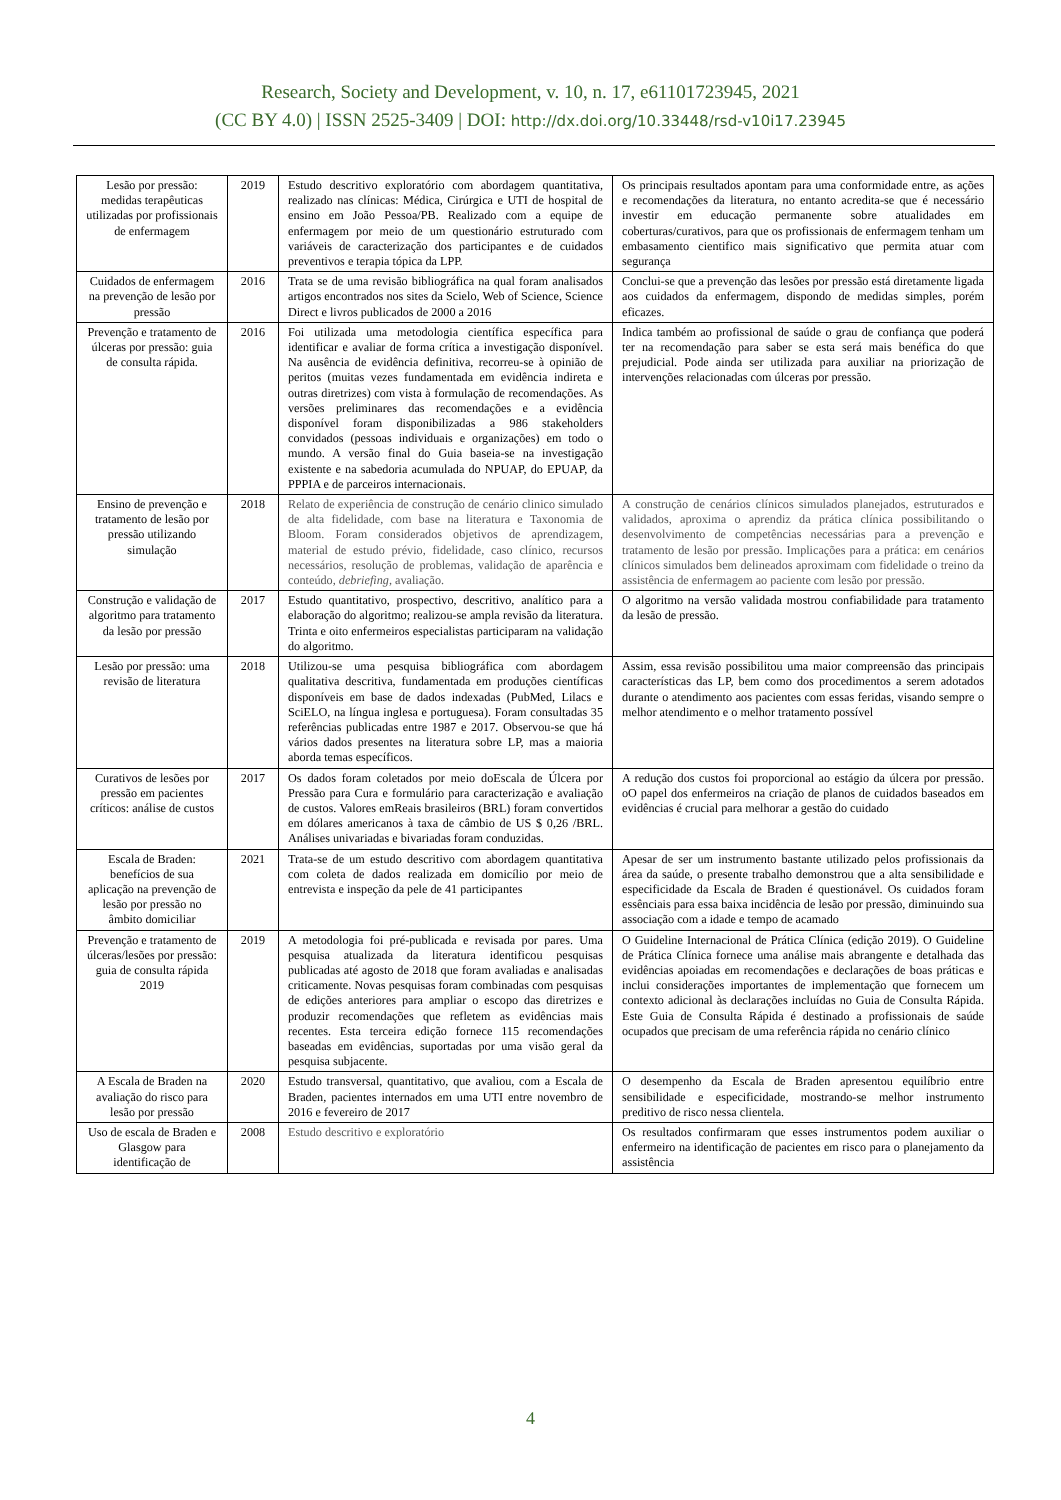Research, Society and Development, v. 10, n. 17, e61101723945, 2021
(CC BY 4.0) | ISSN 2525-3409 | DOI: http://dx.doi.org/10.33448/rsd-v10i17.23945
| Lesão por pressão: medidas terapêuticas utilizadas por profissionais de enfermagem | 2019 | Estudo descritivo exploratório com abordagem quantitativa, realizado nas clínicas: Médica, Cirúrgica e UTI de hospital de ensino em João Pessoa/PB. Realizado com a equipe de enfermagem por meio de um questionário estruturado com variáveis de caracterização dos participantes e de cuidados preventivos e terapia tópica da LPP. | Os principais resultados apontam para uma conformidade entre, as ações e recomendações da literatura, no entanto acredita-se que é necessário investir em educação permanente sobre atualidades em coberturas/curativos, para que os profissionais de enfermagem tenham um embasamento cientifico mais significativo que permita atuar com segurança |
| Cuidados de enfermagem na prevenção de lesão por pressão | 2016 | Trata se de uma revisão bibliográfica na qual foram analisados artigos encontrados nos sites da Scielo, Web of Science, Science Direct e livros publicados de 2000 a 2016 | Conclui-se que a prevenção das lesões por pressão está diretamente ligada aos cuidados da enfermagem, dispondo de medidas simples, porém eficazes. |
| Prevenção e tratamento de úlceras por pressão: guia de consulta rápida. | 2016 | Foi utilizada uma metodologia científica específica para identificar e avaliar de forma crítica a investigação disponível. Na ausência de evidência definitiva, recorreu-se à opinião de peritos (muitas vezes fundamentada em evidência indireta e outras diretrizes) com vista à formulação de recomendações. As versões preliminares das recomendações e a evidência disponível foram disponibilizadas a 986 stakeholders convidados (pessoas individuais e organizações) em todo o mundo. A versão final do Guia baseia-se na investigação existente e na sabedoria acumulada do NPUAP, do EPUAP, da PPPIA e de parceiros internacionais. | Indica também ao profissional de saúde o grau de confiança que poderá ter na recomendação para saber se esta será mais benéfica do que prejudicial. Pode ainda ser utilizada para auxiliar na priorização de intervenções relacionadas com úlceras por pressão. |
| Ensino de prevenção e tratamento de lesão por pressão utilizando simulação | 2018 | Relato de experiência de construção de cenário clinico simulado de alta fidelidade, com base na literatura e Taxonomia de Bloom. Foram considerados objetivos de aprendizagem, material de estudo prévio, fidelidade, caso clínico, recursos necessários, resolução de problemas, validação de aparência e conteúdo, debriefing , avaliação. | A construção de cenários clínicos simulados planejados, estruturados e validados, aproxima o aprendiz da prática clínica possibilitando o desenvolvimento de competências necessárias para a prevenção e tratamento de lesão por pressão. Implicações para a prática: em cenários clínicos simulados bem delineados aproximam com fidelidade o treino da assistência de enfermagem ao paciente com lesão por pressão. |
| Construção e validação de algoritmo para tratamento da lesão por pressão | 2017 | Estudo quantitativo, prospectivo, descritivo, analítico para a elaboração do algoritmo; realizou-se ampla revisão da literatura. Trinta e oito enfermeiros especialistas participaram na validação do algoritmo. | O algoritmo na versão validada mostrou confiabilidade para tratamento da lesão de pressão. |
| Lesão por pressão: uma revisão de literatura | 2018 | Utilizou-se uma pesquisa bibliográfica com abordagem qualitativa descritiva, fundamentada em produções científicas disponíveis em base de dados indexadas (PubMed, Lilacs e SciELO, na língua inglesa e portuguesa). Foram consultadas 35 referências publicadas entre 1987 e 2017. Observou-se que há vários dados presentes na literatura sobre LP, mas a maioria aborda temas específicos. | Assim, essa revisão possibilitou uma maior compreensão das principais características das LP, bem como dos procedimentos a serem adotados durante o atendimento aos pacientes com essas feridas, visando sempre o melhor atendimento e o melhor tratamento possível |
| Curativos de lesões por pressão em pacientes críticos: análise de custos | 2017 | Os dados foram coletados por meio doEscala de Úlcera por Pressão para Cura e formulário para caracterização e avaliação de custos. Valores emReais brasileiros (BRL) foram convertidos em dólares americanos à taxa de câmbio de US $ 0,26 /BRL. Análises univariadas e bivariadas foram conduzidas. | A redução dos custos foi proporcional ao estágio da úlcera por pressão. oO papel dos enfermeiros na criação de planos de cuidados baseados em evidências é crucial para melhorar a gestão do cuidado |
| Escala de Braden: benefícios de sua aplicação na prevenção de lesão por pressão no âmbito domiciliar | 2021 | Trata-se de um estudo descritivo com abordagem quantitativa com coleta de dados realizada em domicílio por meio de entrevista e inspeção da pele de 41 participantes | Apesar de ser um instrumento bastante utilizado pelos profissionais da área da saúde, o presente trabalho demonstrou que a alta sensibilidade e especificidade da Escala de Braden é questionável. Os cuidados foram essênciais para essa baixa incidência de lesão por pressão, diminuindo sua associação com a idade e tempo de acamado |
| Prevenção e tratamento de úlceras/lesões por pressão: guia de consulta rápida 2019 | 2019 | A metodologia foi pré-publicada e revisada por pares. Uma pesquisa atualizada da literatura identificou pesquisas publicadas até agosto de 2018 que foram avaliadas e analisadas criticamente. Novas pesquisas foram combinadas com pesquisas de edições anteriores para ampliar o escopo das diretrizes e produzir recomendações que refletem as evidências mais recentes. Esta terceira edição fornece 115 recomendações baseadas em evidências, suportadas por uma visão geral da pesquisa subjacente. | O Guideline Internacional de Prática Clínica (edição 2019). O Guideline de Prática Clínica fornece uma análise mais abrangente e detalhada das evidências apoiadas em recomendações e declarações de boas práticas e inclui considerações importantes de implementação que fornecem um contexto adicional às declarações incluídas no Guia de Consulta Rápida. Este Guia de Consulta Rápida é destinado a profissionais de saúde ocupados que precisam de uma referência rápida no cenário clínico |
| A Escala de Braden na avaliação do risco para lesão por pressão | 2020 | Estudo transversal, quantitativo, que avaliou, com a Escala de Braden, pacientes internados em uma UTI entre novembro de 2016 e fevereiro de 2017 | O desempenho da Escala de Braden apresentou equilíbrio entre sensibilidade e especificidade, mostrando-se melhor instrumento preditivo de risco nessa clientela. |
| Uso de escala de Braden e Glasgow para identificação de | 2008 | Estudo descritivo e exploratório | Os resultados confirmaram que esses instrumentos podem auxiliar o enfermeiro na identificação de pacientes em risco para o planejamento da assistência |
4